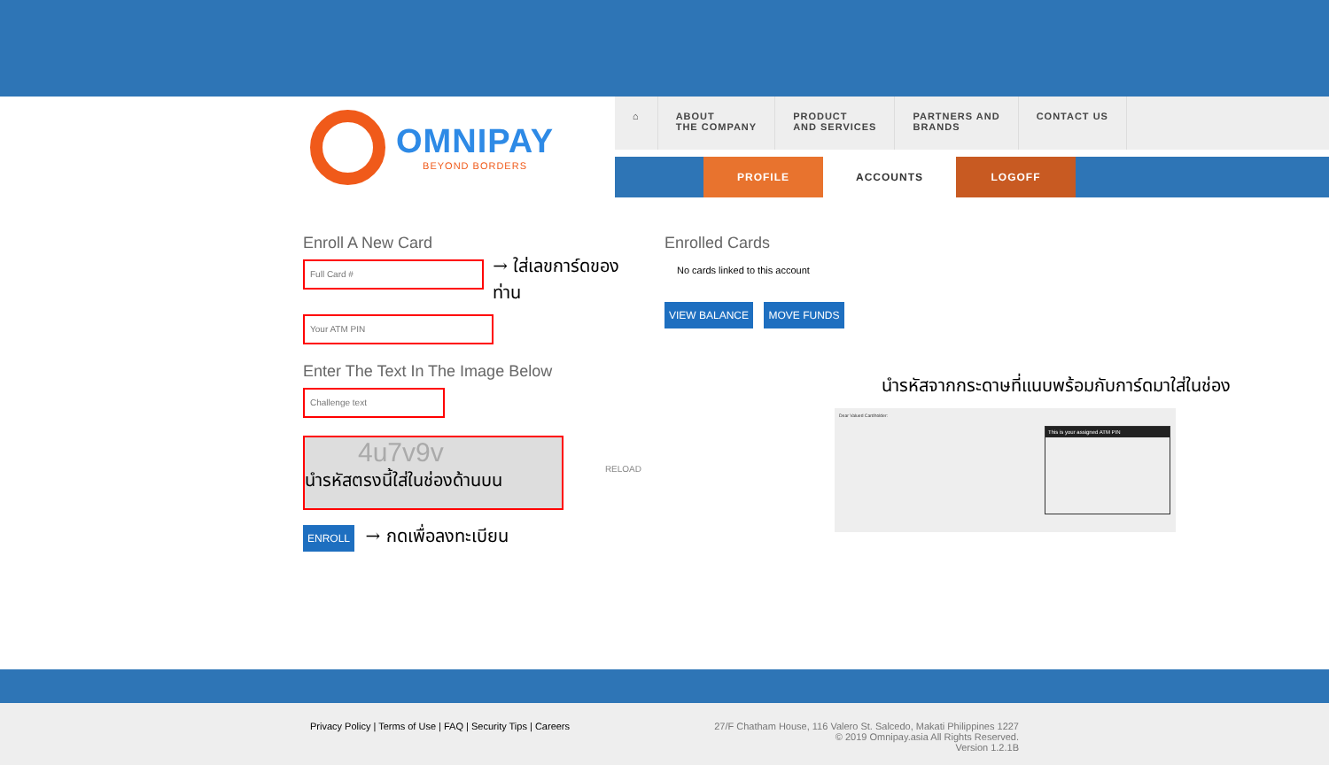OMNIPAY
BEYOND BORDERS
⌂ ABOUT
THE COMPANY
PRODUCT
AND SERVICES
PARTNERS AND
BRANDS
CONTACT US
PROFILE ACCOUNTS LOGOFF
Enroll A New Card
Full Card #
→ ใส่เลขการ์ดของท่าน
Your ATM PIN
Enter The Text In The Image Below
Challenge text
4u7v9v
RELOAD
นำรหัสตรงนี้ใส่ในช่องด้านบน
ENROLL → กดเพื่อลงทะเบียน
Enrolled Cards
No cards linked to this account
VIEW BALANCE MOVE FUNDS
นำรหัสจากกระดาษที่แนบพร้อมกับการ์ดมาใส่ในช่อง
Dear Valued Cardholder:
This is your assigned ATM PIN
Privacy Policy | Terms of Use | FAQ | Security Tips | Careers
27/F Chatham House, 116 Valero St. Salcedo, Makati Philippines 1227
© 2019 Omnipay.asia All Rights Reserved.
Version 1.2.1B